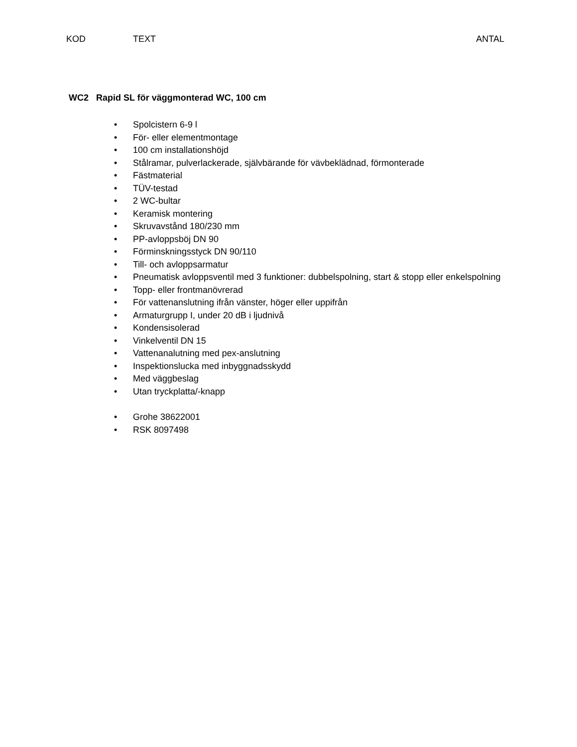KOD TEXT ANTAL
WC2 Rapid SL för väggmonterad WC, 100 cm
• Spolcistern 6-9 l
• För- eller elementmontage
• 100 cm installationshöjd
• Stålramar, pulverlackerade, självbärande för vävbeklädnad, förmonterade
• Fästmaterial
• TÜV-testad
• 2 WC-bultar
• Keramisk montering
• Skruvavstånd 180/230 mm
• PP-avloppsböj DN 90
• Förminskningsstyck DN 90/110
• Till- och avloppsarmatur
• Pneumatisk avloppsventil med 3 funktioner: dubbelspolning, start & stopp eller enkelspolning
• Topp- eller frontmanövrerad
• För vattenanslutning ifrån vänster, höger eller uppifrån
• Armaturgrupp I, under 20 dB i ljudnivå
• Kondensisolerad
• Vinkelventil DN 15
• Vattenanalutning med pex-anslutning
• Inspektionslucka med inbyggnadsskydd
• Med väggbeslag
• Utan tryckplatta/-knapp
• Grohe 38622001
• RSK 8097498